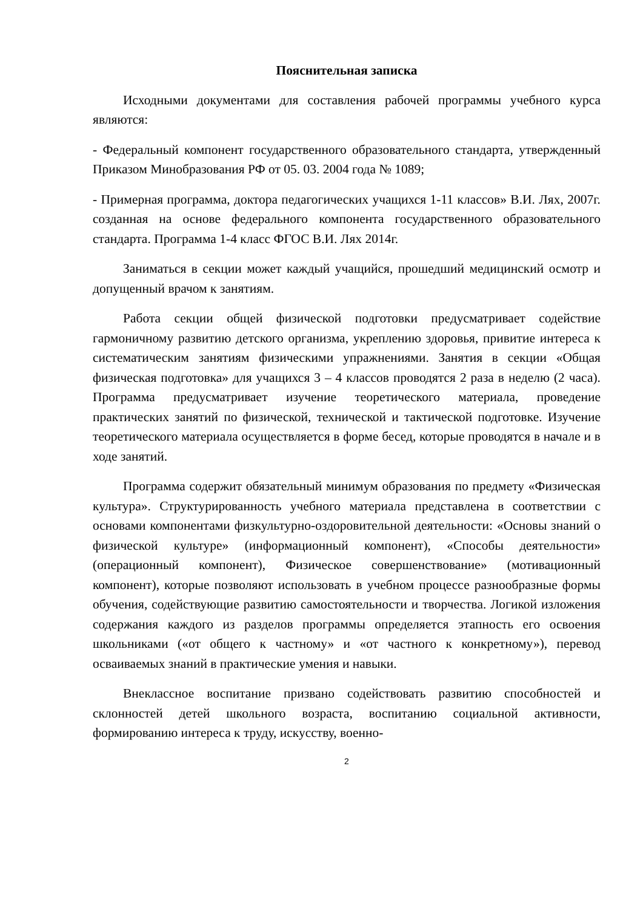Пояснительная записка
Исходными документами для составления рабочей программы учебного курса являются:
- Федеральный компонент государственного образовательного стандарта, утвержденный Приказом Минобразования РФ от 05. 03. 2004 года № 1089;
- Примерная программа, доктора педагогических учащихся 1-11 классов» В.И. Лях, 2007г. созданная на основе федерального компонента государственного образовательного стандарта. Программа 1-4 класс ФГОС В.И. Лях 2014г.
Заниматься в секции может каждый учащийся, прошедший медицинский осмотр и допущенный врачом к занятиям.
Работа секции общей физической подготовки предусматривает содействие гармоничному развитию детского организма, укреплению здоровья, привитие интереса к систематическим занятиям физическими упражнениями. Занятия в секции «Общая физическая подготовка» для учащихся 3 – 4 классов проводятся 2 раза в неделю (2 часа). Программа предусматривает изучение теоретического материала, проведение практических занятий по физической, технической и тактической подготовке. Изучение теоретического материала осуществляется в форме бесед, которые проводятся в начале и в ходе занятий.
Программа содержит обязательный минимум образования по предмету «Физическая культура». Структурированность учебного материала представлена в соответствии с основами компонентами физкультурно-оздоровительной деятельности: «Основы знаний о физической культуре» (информационный компонент), «Способы деятельности» (операционный компонент), Физическое совершенствование» (мотивационный компонент), которые позволяют использовать в учебном процессе разнообразные формы обучения, содействующие развитию самостоятельности и творчества. Логикой изложения содержания каждого из разделов программы определяется этапность его освоения школьниками («от общего к частному» и «от частного к конкретному»), перевод осваиваемых знаний в практические умения и навыки.
Внеклассное воспитание призвано содействовать развитию способностей и склонностей детей школьного возраста, воспитанию социальной активности, формированию интереса к труду, искусству, военно-
2